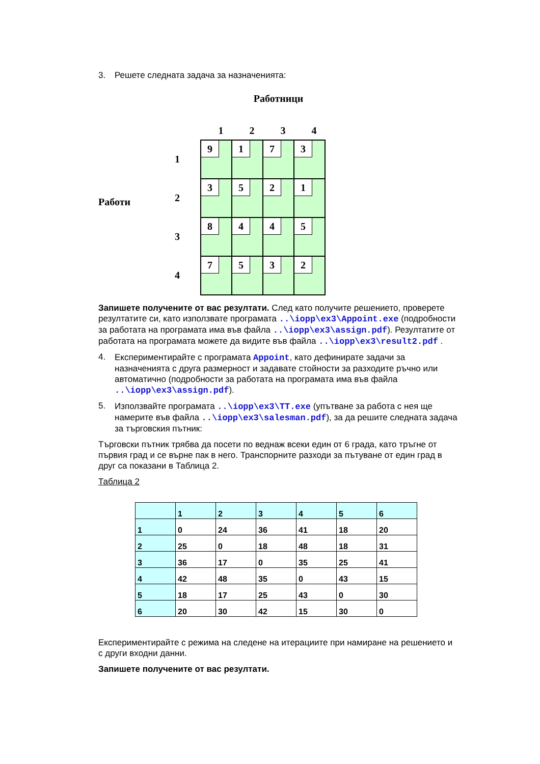3. Решете следната задача за назначенията:
Работници
Работи
1234
1
2
3
4
| 9 | 1 | 7 | 3 |
| 3 | 5 | 2 | 1 |
| 8 | 4 | 4 | 5 |
| 7 | 5 | 3 | 2 |
Запишете получените от вас резултати. След като получите решението, проверете резултатите си, като използвате програмата ..\iopp\ex3\Appoint.exe (подробности за работата на програмата има във файла ..\iopp\ex3\assign.pdf). Резултатите от работата на програмата можете да видите във файла ..\iopp\ex3\result2.pdf .
4.
Експериментирайте с програмата Appoint, като дефинирате задачи за назначенията с друга размерност и задавате стойности за разходите ръчно или автоматично (подробности за работата на програмата има във файла ..\iopp\ex3\assign.pdf).
5.
Използвайте програмата ..\iopp\ex3\TT.exe (упътване за работа с нея ще намерите във файла ..\iopp\ex3\salesman.pdf), за да решите следната задача за търговския пътник:
Търговски пътник трябва да посети по веднаж всеки един от 6 града, като тръгне от първия град и се върне пак в него. Транспорните разходи за пътуване от един град в друг са показани в Таблица 2.
Таблица 2
| | 1 | 2 | 3 | 4 | 5 | 6 |
| 1 | 0 | 24 | 36 | 41 | 18 | 20 |
| 2 | 25 | 0 | 18 | 48 | 18 | 31 |
| 3 | 36 | 17 | 0 | 35 | 25 | 41 |
| 4 | 42 | 48 | 35 | 0 | 43 | 15 |
| 5 | 18 | 17 | 25 | 43 | 0 | 30 |
| 6 | 20 | 30 | 42 | 15 | 30 | 0 |
Експериментирайте с режима на следене на итерациите при намиране на решението и с други входни данни.
Запишете получените от вас резултати.